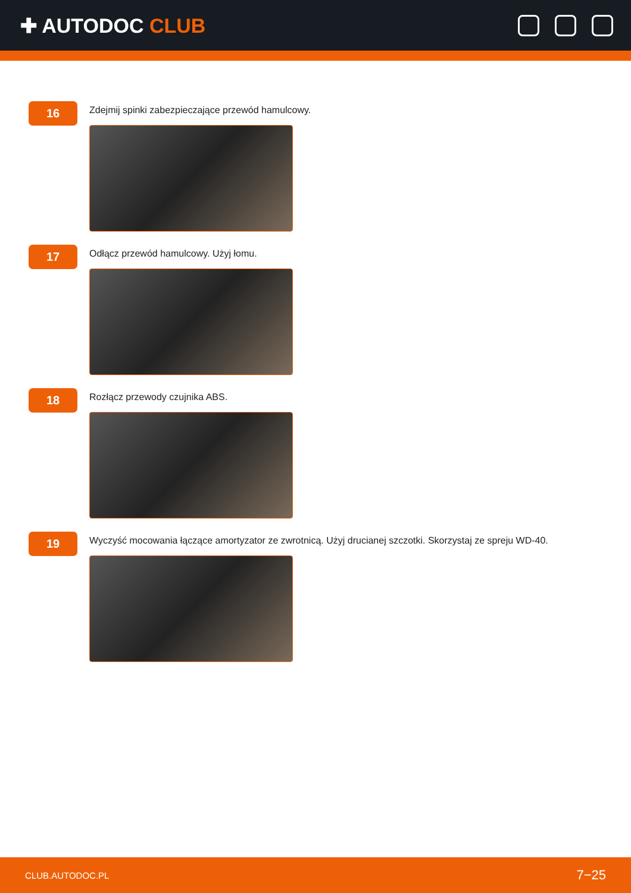✚ AUTODOC CLUB
16
Zdejmij spinki zabezpieczające przewód hamulcowy.
17
Odłącz przewód hamulcowy. Użyj łomu.
18
Rozłącz przewody czujnika ABS.
19
Wyczyść mocowania łączące amortyzator ze zwrotnicą. Użyj drucianej szczotki. Skorzystaj ze spreju WD-40.
CLUB.AUTODOC.PL 7−25